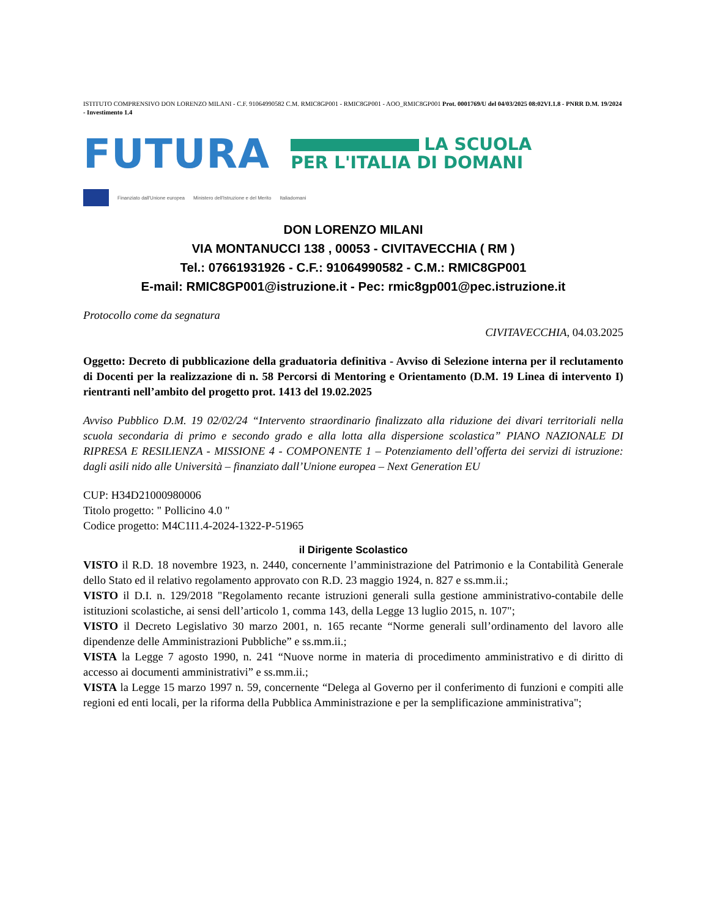ISTITUTO COMPRENSIVO DON LORENZO MILANI - C.F. 91064990582 C.M. RMIC8GP001 - RMIC8GP001 - AOO_RMIC8GP001 Prot. 0001769/U del 04/03/2025 08:02VI.1.8 - PNRR D.M. 19/2024 - Investimento 1.4
FUTURA
LA SCUOLA
PER L'ITALIA DI DOMANI
Finanziato dall'Unione europea Ministero dell'Istruzione e del Merito Italiadomani
DON LORENZO MILANI
VIA MONTANUCCI 138 , 00053 - CIVITAVECCHIA ( RM )
Tel.: 07661931926 - C.F.: 91064990582 - C.M.: RMIC8GP001
E-mail: RMIC8GP001@istruzione.it - Pec: rmic8gp001@pec.istruzione.it
Protocollo come da segnatura
CIVITAVECCHIA, 04.03.2025
Oggetto: Decreto di pubblicazione della graduatoria definitiva - Avviso di Selezione interna per il reclutamento di Docenti per la realizzazione di n. 58 Percorsi di Mentoring e Orientamento (D.M. 19 Linea di intervento I) rientranti nell’ambito del progetto prot. 1413 del 19.02.2025
Avviso Pubblico D.M. 19 02/02/24 “Intervento straordinario finalizzato alla riduzione dei divari territoriali nella scuola secondaria di primo e secondo grado e alla lotta alla dispersione scolastica” PIANO NAZIONALE DI RIPRESA E RESILIENZA - MISSIONE 4 - COMPONENTE 1 – Potenziamento dell’offerta dei servizi di istruzione: dagli asili nido alle Università – finanziato dall’Unione europea – Next Generation EU
CUP: H34D21000980006
Titolo progetto: " Pollicino 4.0 "
Codice progetto: M4C1I1.4-2024-1322-P-51965
il Dirigente Scolastico
VISTO il R.D. 18 novembre 1923, n. 2440, concernente l’amministrazione del Patrimonio e la Contabilità Generale dello Stato ed il relativo regolamento approvato con R.D. 23 maggio 1924, n. 827 e ss.mm.ii.;
VISTO il D.I. n. 129/2018 "Regolamento recante istruzioni generali sulla gestione amministrativo-contabile delle istituzioni scolastiche, ai sensi dell’articolo 1, comma 143, della Legge 13 luglio 2015, n. 107";
VISTO il Decreto Legislativo 30 marzo 2001, n. 165 recante “Norme generali sull’ordinamento del lavoro alle dipendenze delle Amministrazioni Pubbliche” e ss.mm.ii.;
VISTA la Legge 7 agosto 1990, n. 241 “Nuove norme in materia di procedimento amministrativo e di diritto di accesso ai documenti amministrativi” e ss.mm.ii.;
VISTA la Legge 15 marzo 1997 n. 59, concernente “Delega al Governo per il conferimento di funzioni e compiti alle regioni ed enti locali, per la riforma della Pubblica Amministrazione e per la semplificazione amministrativa";